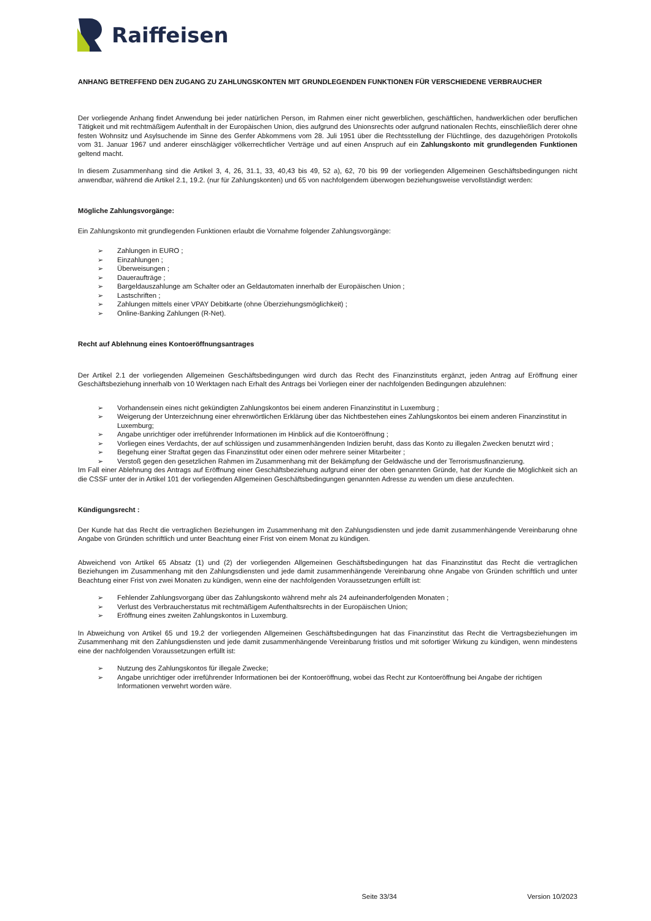Raiffeisen
ANHANG BETREFFEND DEN ZUGANG ZU ZAHLUNGSKONTEN MIT GRUNDLEGENDEN FUNKTIONEN FÜR VERSCHIEDENE VERBRAUCHER
Der vorliegende Anhang findet Anwendung bei jeder natürlichen Person, im Rahmen einer nicht gewerblichen, geschäftlichen, handwerklichen oder beruflichen Tätigkeit und mit rechtmäßigem Aufenthalt in der Europäischen Union, dies aufgrund des Unionsrechts oder aufgrund nationalen Rechts, einschließlich derer ohne festen Wohnsitz und Asylsuchende im Sinne des Genfer Abkommens vom 28. Juli 1951 über die Rechtsstellung der Flüchtlinge, des dazugehörigen Protokolls vom 31. Januar 1967 und anderer einschlägiger völkerrechtlicher Verträge und auf einen Anspruch auf ein Zahlungskonto mit grundlegenden Funktionen geltend macht.
In diesem Zusammenhang sind die Artikel 3, 4, 26, 31.1, 33, 40,43 bis 49, 52 a), 62, 70 bis 99 der vorliegenden Allgemeinen Geschäftsbedingungen nicht anwendbar, während die Artikel 2.1, 19.2. (nur für Zahlungskonten) und 65 von nachfolgendem überwogen beziehungsweise vervollständigt werden:
Mögliche Zahlungsvorgänge:
Ein Zahlungskonto mit grundlegenden Funktionen erlaubt die Vornahme folgender Zahlungsvorgänge:
➢ Zahlungen in EURO ;
➢ Einzahlungen ;
➢ Überweisungen ;
➢ Daueraufträge ;
➢ Bargeldauszahlunge am Schalter oder an Geldautomaten innerhalb der Europäischen Union ;
➢ Lastschriften ;
➢ Zahlungen mittels einer VPAY Debitkarte (ohne Überziehungsmöglichkeit) ;
➢ Online-Banking Zahlungen (R-Net).
Recht auf Ablehnung eines Kontoeröffnungsantrages
Der Artikel 2.1 der vorliegenden Allgemeinen Geschäftsbedingungen wird durch das Recht des Finanzinstituts ergänzt, jeden Antrag auf Eröffnung einer Geschäftsbeziehung innerhalb von 10 Werktagen nach Erhalt des Antrags bei Vorliegen einer der nachfolgenden Bedingungen abzulehnen:
➢ Vorhandensein eines nicht gekündigten Zahlungskontos bei einem anderen Finanzinstitut in Luxemburg ;
➢ Weigerung der Unterzeichnung einer ehrenwörtlichen Erklärung über das Nichtbestehen eines Zahlungskontos bei einem anderen Finanzinstitut in Luxemburg;
➢ Angabe unrichtiger oder irreführender Informationen im Hinblick auf die Kontoeröffnung ;
➢ Vorliegen eines Verdachts, der auf schlüssigen und zusammenhängenden Indizien beruht, dass das Konto zu illegalen Zwecken benutzt wird ;
➢ Begehung einer Straftat gegen das Finanzinstitut oder einen oder mehrere seiner Mitarbeiter ;
➢ Verstoß gegen den gesetzlichen Rahmen im Zusammenhang mit der Bekämpfung der Geldwäsche und der Terrorismusfinanzierung.
Im Fall einer Ablehnung des Antrags auf Eröffnung einer Geschäftsbeziehung aufgrund einer der oben genannten Gründe, hat der Kunde die Möglichkeit sich an die CSSF unter der in Artikel 101 der vorliegenden Allgemeinen Geschäftsbedingungen genannten Adresse zu wenden um diese anzufechten.
Kündigungsrecht :
Der Kunde hat das Recht die vertraglichen Beziehungen im Zusammenhang mit den Zahlungsdiensten und jede damit zusammenhängende Vereinbarung ohne Angabe von Gründen schriftlich und unter Beachtung einer Frist von einem Monat zu kündigen.
Abweichend von Artikel 65 Absatz (1) und (2) der vorliegenden Allgemeinen Geschäftsbedingungen hat das Finanzinstitut das Recht die vertraglichen Beziehungen im Zusammenhang mit den Zahlungsdiensten und jede damit zusammenhängende Vereinbarung ohne Angabe von Gründen schriftlich und unter Beachtung einer Frist von zwei Monaten zu kündigen, wenn eine der nachfolgenden Voraussetzungen erfüllt ist:
➢ Fehlender Zahlungsvorgang über das Zahlungskonto während mehr als 24 aufeinanderfolgenden Monaten ;
➢ Verlust des Verbraucherstatus mit rechtmäßigem Aufenthaltsrechts in der Europäischen Union;
➢ Eröffnung eines zweiten Zahlungskontos in Luxemburg.
In Abweichung von Artikel 65 und 19.2 der vorliegenden Allgemeinen Geschäftsbedingungen hat das Finanzinstitut das Recht die Vertragsbeziehungen im Zusammenhang mit den Zahlungsdiensten und jede damit zusammenhängende Vereinbarung fristlos und mit sofortiger Wirkung zu kündigen, wenn mindestens eine der nachfolgenden Voraussetzungen erfüllt ist:
➢ Nutzung des Zahlungskontos für illegale Zwecke;
➢ Angabe unrichtiger oder irreführender Informationen bei der Kontoeröffnung, wobei das Recht zur Kontoeröffnung bei Angabe der richtigen Informationen verwehrt worden wäre.
Seite 33/34 Version 10/2023